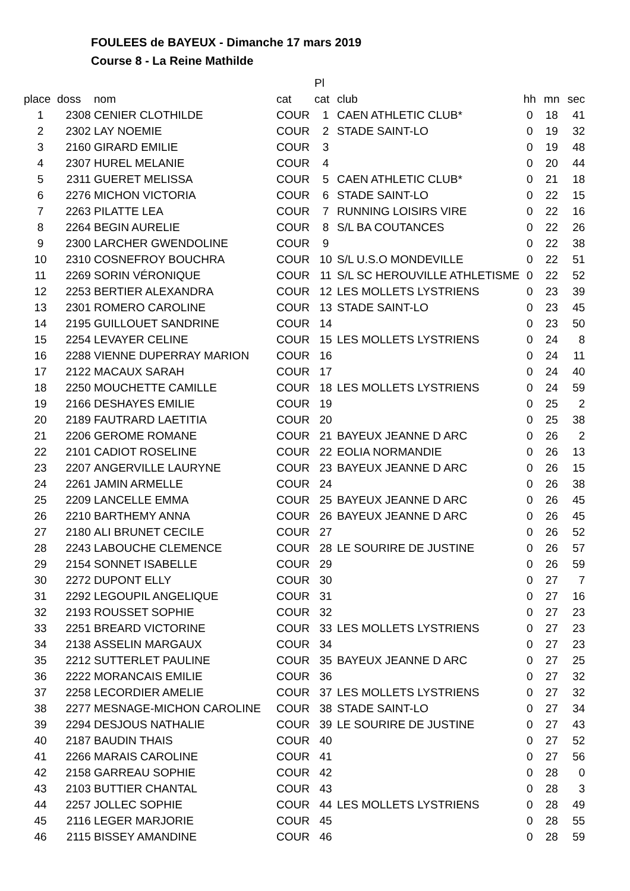FOULEES de BAYEUX - Dimanche 17 mars 2019
Course 8 - La Reine Mathilde
| | | | | Pl | | | | |
| --- | --- | --- | --- | --- | --- | --- | --- | --- |
| place | doss | nom | cat | cat | club | hh | mn | sec |
| 1 | 2308 | CENIER CLOTHILDE | COUR | 1 | CAEN ATHLETIC CLUB* | 0 | 18 | 41 |
| 2 | 2302 | LAY NOEMIE | COUR | 2 | STADE SAINT-LO | 0 | 19 | 32 |
| 3 | 2160 | GIRARD EMILIE | COUR | 3 | | 0 | 19 | 48 |
| 4 | 2307 | HUREL MELANIE | COUR | 4 | | 0 | 20 | 44 |
| 5 | 2311 | GUERET MELISSA | COUR | 5 | CAEN ATHLETIC CLUB* | 0 | 21 | 18 |
| 6 | 2276 | MICHON VICTORIA | COUR | 6 | STADE SAINT-LO | 0 | 22 | 15 |
| 7 | 2263 | PILATTE LEA | COUR | 7 | RUNNING LOISIRS VIRE | 0 | 22 | 16 |
| 8 | 2264 | BEGIN AURELIE | COUR | 8 | S/L BA COUTANCES | 0 | 22 | 26 |
| 9 | 2300 | LARCHER GWENDOLINE | COUR | 9 | | 0 | 22 | 38 |
| 10 | 2310 | COSNEFROY BOUCHRA | COUR | 10 | S/L U.S.O MONDEVILLE | 0 | 22 | 51 |
| 11 | 2269 | SORIN VÉRONIQUE | COUR | 11 | S/L SC HEROUVILLE ATHLETISME | 0 | 22 | 52 |
| 12 | 2253 | BERTIER ALEXANDRA | COUR | 12 | LES MOLLETS LYSTRIENS | 0 | 23 | 39 |
| 13 | 2301 | ROMERO CAROLINE | COUR | 13 | STADE SAINT-LO | 0 | 23 | 45 |
| 14 | 2195 | GUILLOUET SANDRINE | COUR | 14 | | 0 | 23 | 50 |
| 15 | 2254 | LEVAYER CELINE | COUR | 15 | LES MOLLETS LYSTRIENS | 0 | 24 | 8 |
| 16 | 2288 | VIENNE DUPERRAY MARION | COUR | 16 | | 0 | 24 | 11 |
| 17 | 2122 | MACAUX SARAH | COUR | 17 | | 0 | 24 | 40 |
| 18 | 2250 | MOUCHETTE CAMILLE | COUR | 18 | LES MOLLETS LYSTRIENS | 0 | 24 | 59 |
| 19 | 2166 | DESHAYES EMILIE | COUR | 19 | | 0 | 25 | 2 |
| 20 | 2189 | FAUTRARD LAETITIA | COUR | 20 | | 0 | 25 | 38 |
| 21 | 2206 | GEROME ROMANE | COUR | 21 | BAYEUX JEANNE D ARC | 0 | 26 | 2 |
| 22 | 2101 | CADIOT ROSELINE | COUR | 22 | EOLIA NORMANDIE | 0 | 26 | 13 |
| 23 | 2207 | ANGERVILLE LAURYNE | COUR | 23 | BAYEUX JEANNE D ARC | 0 | 26 | 15 |
| 24 | 2261 | JAMIN ARMELLE | COUR | 24 | | 0 | 26 | 38 |
| 25 | 2209 | LANCELLE EMMA | COUR | 25 | BAYEUX JEANNE D ARC | 0 | 26 | 45 |
| 26 | 2210 | BARTHEMY ANNA | COUR | 26 | BAYEUX JEANNE D ARC | 0 | 26 | 45 |
| 27 | 2180 | ALI BRUNET CECILE | COUR | 27 | | 0 | 26 | 52 |
| 28 | 2243 | LABOUCHE CLEMENCE | COUR | 28 | LE SOURIRE DE JUSTINE | 0 | 26 | 57 |
| 29 | 2154 | SONNET ISABELLE | COUR | 29 | | 0 | 26 | 59 |
| 30 | 2272 | DUPONT ELLY | COUR | 30 | | 0 | 27 | 7 |
| 31 | 2292 | LEGOUPIL ANGELIQUE | COUR | 31 | | 0 | 27 | 16 |
| 32 | 2193 | ROUSSET SOPHIE | COUR | 32 | | 0 | 27 | 23 |
| 33 | 2251 | BREARD VICTORINE | COUR | 33 | LES MOLLETS LYSTRIENS | 0 | 27 | 23 |
| 34 | 2138 | ASSELIN MARGAUX | COUR | 34 | | 0 | 27 | 23 |
| 35 | 2212 | SUTTERLET PAULINE | COUR | 35 | BAYEUX JEANNE D ARC | 0 | 27 | 25 |
| 36 | 2222 | MORANCAIS EMILIE | COUR | 36 | | 0 | 27 | 32 |
| 37 | 2258 | LECORDIER AMELIE | COUR | 37 | LES MOLLETS LYSTRIENS | 0 | 27 | 32 |
| 38 | 2277 | MESNAGE-MICHON CAROLINE | COUR | 38 | STADE SAINT-LO | 0 | 27 | 34 |
| 39 | 2294 | DESJOUS NATHALIE | COUR | 39 | LE SOURIRE DE JUSTINE | 0 | 27 | 43 |
| 40 | 2187 | BAUDIN THAIS | COUR | 40 | | 0 | 27 | 52 |
| 41 | 2266 | MARAIS CAROLINE | COUR | 41 | | 0 | 27 | 56 |
| 42 | 2158 | GARREAU SOPHIE | COUR | 42 | | 0 | 28 | 0 |
| 43 | 2103 | BUTTIER CHANTAL | COUR | 43 | | 0 | 28 | 3 |
| 44 | 2257 | JOLLEC SOPHIE | COUR | 44 | LES MOLLETS LYSTRIENS | 0 | 28 | 49 |
| 45 | 2116 | LEGER MARJORIE | COUR | 45 | | 0 | 28 | 55 |
| 46 | 2115 | BISSEY AMANDINE | COUR | 46 | | 0 | 28 | 59 |